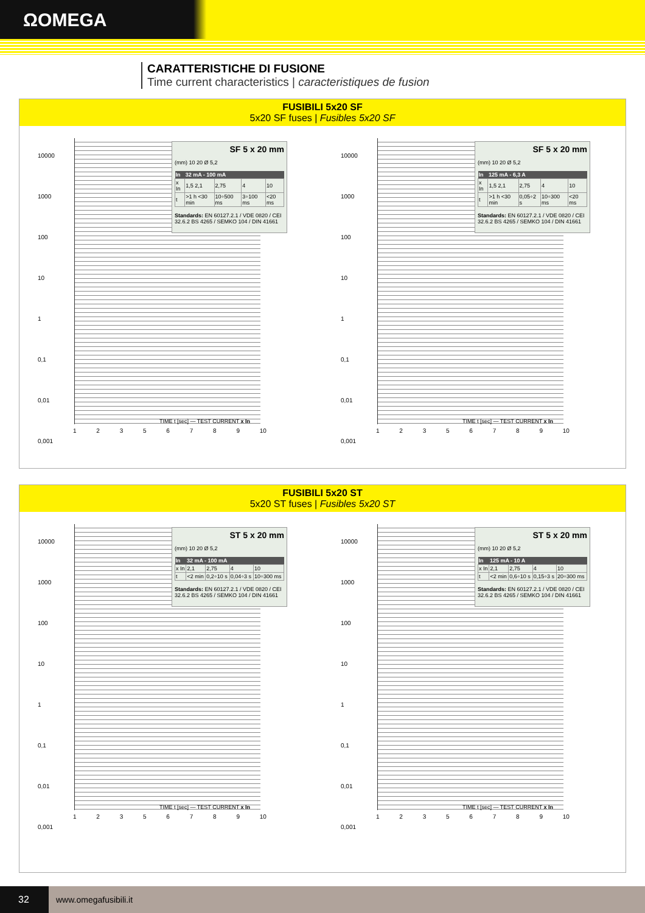ΩOMEGA
CARATTERISTICHE DI FUSIONE
Time current characteristics | caracteristiques de fusion
FUSIBILI 5x20 SF
5x20 SF fuses | Fusibles 5x20 SF
10000
1000
100
10
1
0,1
0,01
0,001
1 2 3 5 6 7 8 9 10
SF 5 x 20 mm
(mm) 10 20 Ø 5,2
| In | 32 mA - 100 mA | | | |
| --- | --- | --- | --- | --- |
| x In | 1,5 2,1 | 2,75 | 4 | 10 |
| t | >1 h <30 min | 10÷500 ms | 3÷100 ms | <20 ms |
Standards: EN 60127.2.1 / VDE 0820 / CEI 32.6.2 BS 4265 / SEMKO 104 / DIN 41661
TIME t [sec] — TEST CURRENT x In
10000
1000
100
10
1
0,1
0,01
0,001
1 2 3 5 6 7 8 9 10
SF 5 x 20 mm
(mm) 10 20 Ø 5,2
| In | 125 mA - 6,3 A | | | |
| --- | --- | --- | --- | --- |
| x In | 1,5 2,1 | 2,75 | 4 | 10 |
| t | >1 h <30 min | 0,05÷2 s | 10÷300 ms | <20 ms |
Standards: EN 60127.2.1 / VDE 0820 / CEI 32.6.2 BS 4265 / SEMKO 104 / DIN 41661
TIME t [sec] — TEST CURRENT x In
FUSIBILI 5x20 ST
5x20 ST fuses | Fusibles 5x20 ST
10000
1000
100
10
1
0,1
0,01
0,001
1 2 3 5 6 7 8 9 10
ST 5 x 20 mm
(mm) 10 20 Ø 5,2
| In | 32 mA - 100 mA | | | |
| --- | --- | --- | --- | --- |
| x In | 2,1 | 2,75 | 4 | 10 |
| t | <2 min | 0,2÷10 s | 0,04÷3 s | 10÷300 ms |
Standards: EN 60127.2.1 / VDE 0820 / CEI 32.6.2 BS 4265 / SEMKO 104 / DIN 41661
TIME t [sec] — TEST CURRENT x In
10000
1000
100
10
1
0,1
0,01
0,001
1 2 3 5 6 7 8 9 10
ST 5 x 20 mm
(mm) 10 20 Ø 5,2
| In | 125 mA - 10 A | | | |
| --- | --- | --- | --- | --- |
| x In | 2,1 | 2,75 | 4 | 10 |
| t | <2 min | 0,6÷10 s | 0,15÷3 s | 20÷300 ms |
Standards: EN 60127.2.1 / VDE 0820 / CEI 32.6.2 BS 4265 / SEMKO 104 / DIN 41661
TIME t [sec] — TEST CURRENT x In
32
www.omegafusibili.it